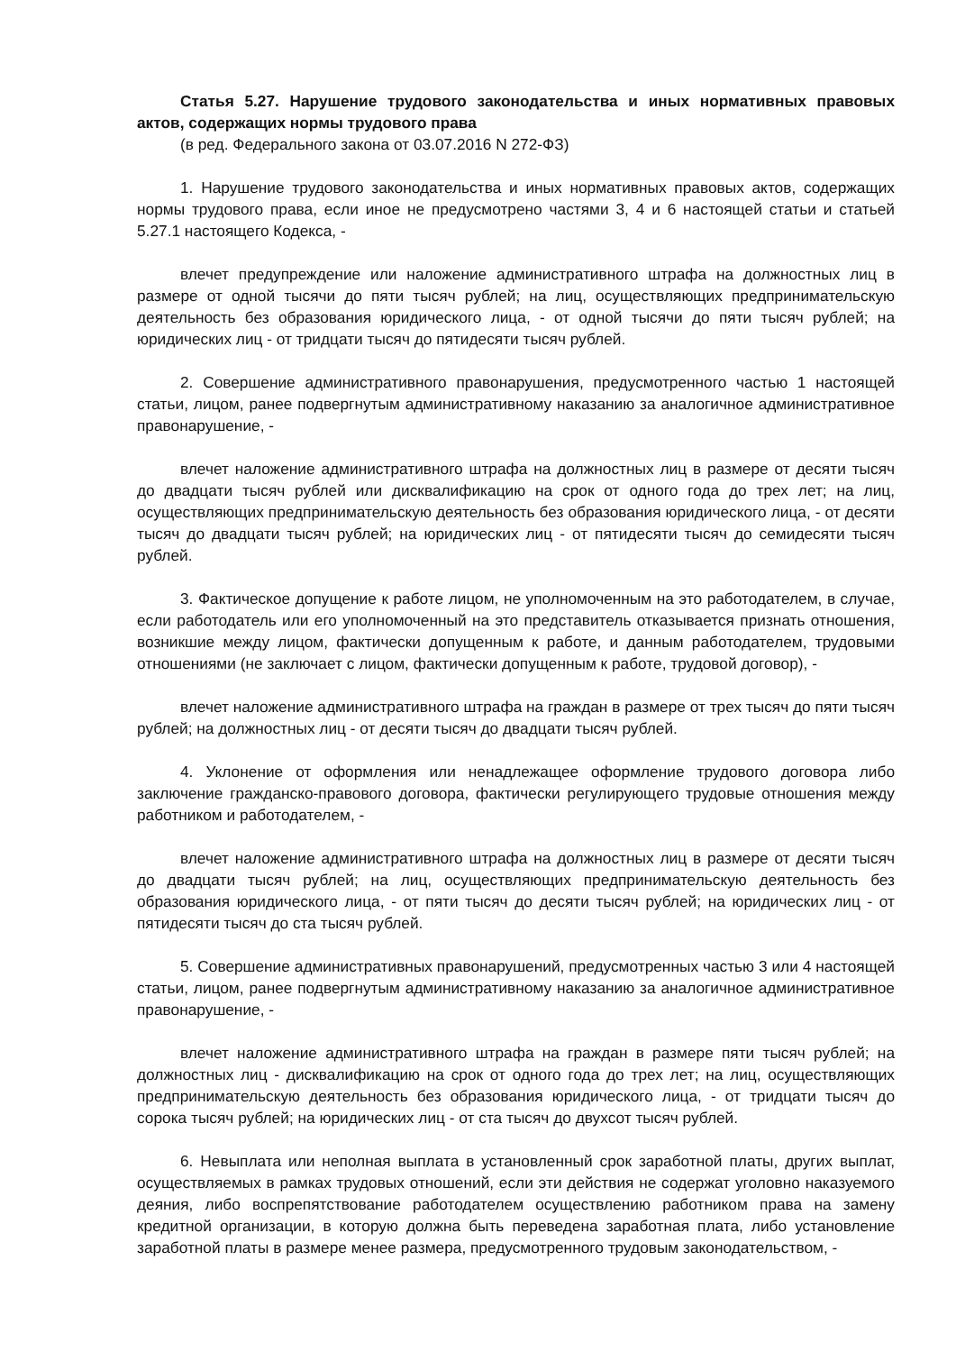Статья 5.27. Нарушение трудового законодательства и иных нормативных правовых актов, содержащих нормы трудового права
(в ред. Федерального закона от 03.07.2016 N 272-ФЗ)
1. Нарушение трудового законодательства и иных нормативных правовых актов, содержащих нормы трудового права, если иное не предусмотрено частями 3, 4 и 6 настоящей статьи и статьей 5.27.1 настоящего Кодекса, -
влечет предупреждение или наложение административного штрафа на должностных лиц в размере от одной тысячи до пяти тысяч рублей; на лиц, осуществляющих предпринимательскую деятельность без образования юридического лица, - от одной тысячи до пяти тысяч рублей; на юридических лиц - от тридцати тысяч до пятидесяти тысяч рублей.
2. Совершение административного правонарушения, предусмотренного частью 1 настоящей статьи, лицом, ранее подвергнутым административному наказанию за аналогичное административное правонарушение, -
влечет наложение административного штрафа на должностных лиц в размере от десяти тысяч до двадцати тысяч рублей или дисквалификацию на срок от одного года до трех лет; на лиц, осуществляющих предпринимательскую деятельность без образования юридического лица, - от десяти тысяч до двадцати тысяч рублей; на юридических лиц - от пятидесяти тысяч до семидесяти тысяч рублей.
3. Фактическое допущение к работе лицом, не уполномоченным на это работодателем, в случае, если работодатель или его уполномоченный на это представитель отказывается признать отношения, возникшие между лицом, фактически допущенным к работе, и данным работодателем, трудовыми отношениями (не заключает с лицом, фактически допущенным к работе, трудовой договор), -
влечет наложение административного штрафа на граждан в размере от трех тысяч до пяти тысяч рублей; на должностных лиц - от десяти тысяч до двадцати тысяч рублей.
4. Уклонение от оформления или ненадлежащее оформление трудового договора либо заключение гражданско-правового договора, фактически регулирующего трудовые отношения между работником и работодателем, -
влечет наложение административного штрафа на должностных лиц в размере от десяти тысяч до двадцати тысяч рублей; на лиц, осуществляющих предпринимательскую деятельность без образования юридического лица, - от пяти тысяч до десяти тысяч рублей; на юридических лиц - от пятидесяти тысяч до ста тысяч рублей.
5. Совершение административных правонарушений, предусмотренных частью 3 или 4 настоящей статьи, лицом, ранее подвергнутым административному наказанию за аналогичное административное правонарушение, -
влечет наложение административного штрафа на граждан в размере пяти тысяч рублей; на должностных лиц - дисквалификацию на срок от одного года до трех лет; на лиц, осуществляющих предпринимательскую деятельность без образования юридического лица, - от тридцати тысяч до сорока тысяч рублей; на юридических лиц - от ста тысяч до двухсот тысяч рублей.
6. Невыплата или неполная выплата в установленный срок заработной платы, других выплат, осуществляемых в рамках трудовых отношений, если эти действия не содержат уголовно наказуемого деяния, либо воспрепятствование работодателем осуществлению работником права на замену кредитной организации, в которую должна быть переведена заработная плата, либо установление заработной платы в размере менее размера, предусмотренного трудовым законодательством, -